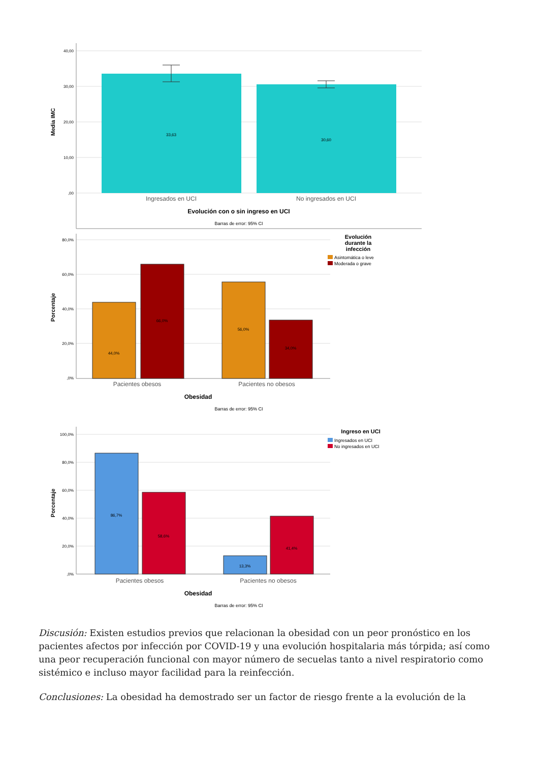40,00
30,00
20,00
10,00
,00
Media IMC
33,63
30,60
Ingresados en UCI
No ingresados en UCI
Evolución con o sin ingreso en UCI
Barras de error: 95% CI
80,0%
60,0%
40,0%
20,0%
,0%
Porcentaje
44,0%
66,0%
56,0%
34,0%
Pacientes obesos
Pacientes no obesos
Obesidad
Barras de error: 95% CI
Evolución
durante la
infección
Asintomática o leve
Moderada o grave
100,0%
80,0%
60,0%
40,0%
20,0%
,0%
Porcentaje
86,7%
58,6%
13,3%
41,4%
Pacientes obesos
Pacientes no obesos
Obesidad
Barras de error: 95% CI
Ingreso en UCI
Ingresados en UCI
No ingresados en UCI
Discusión: Existen estudios previos que relacionan la obesidad con un peor pronóstico en los pacientes afectos por infección por COVID-19 y una evolución hospitalaria más tórpida; así como una peor recuperación funcional con mayor número de secuelas tanto a nivel respiratorio como sistémico e incluso mayor facilidad para la reinfección.
Conclusiones: La obesidad ha demostrado ser un factor de riesgo frente a la evolución de la